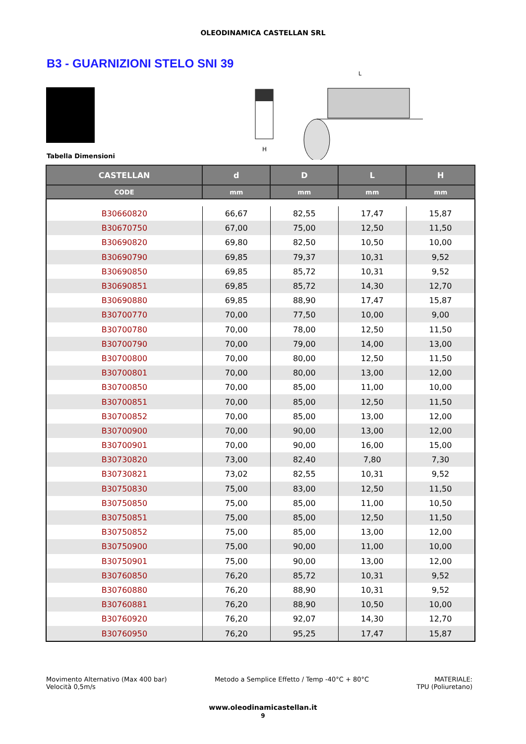OLEODINAMICA CASTELLAN SRL
B3 - GUARNIZIONI STELO SNI 39
H
L
Tabella Dimensioni
| CASTELLAN | d | D | L | H |
| --- | --- | --- | --- | --- |
| CODE | mm | mm | mm | mm |
| B30660820 | 66,67 | 82,55 | 17,47 | 15,87 |
| B30670750 | 67,00 | 75,00 | 12,50 | 11,50 |
| B30690820 | 69,80 | 82,50 | 10,50 | 10,00 |
| B30690790 | 69,85 | 79,37 | 10,31 | 9,52 |
| B30690850 | 69,85 | 85,72 | 10,31 | 9,52 |
| B30690851 | 69,85 | 85,72 | 14,30 | 12,70 |
| B30690880 | 69,85 | 88,90 | 17,47 | 15,87 |
| B30700770 | 70,00 | 77,50 | 10,00 | 9,00 |
| B30700780 | 70,00 | 78,00 | 12,50 | 11,50 |
| B30700790 | 70,00 | 79,00 | 14,00 | 13,00 |
| B30700800 | 70,00 | 80,00 | 12,50 | 11,50 |
| B30700801 | 70,00 | 80,00 | 13,00 | 12,00 |
| B30700850 | 70,00 | 85,00 | 11,00 | 10,00 |
| B30700851 | 70,00 | 85,00 | 12,50 | 11,50 |
| B30700852 | 70,00 | 85,00 | 13,00 | 12,00 |
| B30700900 | 70,00 | 90,00 | 13,00 | 12,00 |
| B30700901 | 70,00 | 90,00 | 16,00 | 15,00 |
| B30730820 | 73,00 | 82,40 | 7,80 | 7,30 |
| B30730821 | 73,02 | 82,55 | 10,31 | 9,52 |
| B30750830 | 75,00 | 83,00 | 12,50 | 11,50 |
| B30750850 | 75,00 | 85,00 | 11,00 | 10,50 |
| B30750851 | 75,00 | 85,00 | 12,50 | 11,50 |
| B30750852 | 75,00 | 85,00 | 13,00 | 12,00 |
| B30750900 | 75,00 | 90,00 | 11,00 | 10,00 |
| B30750901 | 75,00 | 90,00 | 13,00 | 12,00 |
| B30760850 | 76,20 | 85,72 | 10,31 | 9,52 |
| B30760880 | 76,20 | 88,90 | 10,31 | 9,52 |
| B30760881 | 76,20 | 88,90 | 10,50 | 10,00 |
| B30760920 | 76,20 | 92,07 | 14,30 | 12,70 |
| B30760950 | 76,20 | 95,25 | 17,47 | 15,87 |
Movimento Alternativo (Max 400 bar)
Velocità 0,5m/s
Metodo a Semplice Effetto / Temp -40°C + 80°C
MATERIALE:
TPU (Poliuretano)
www.oleodinamicastellan.it
9